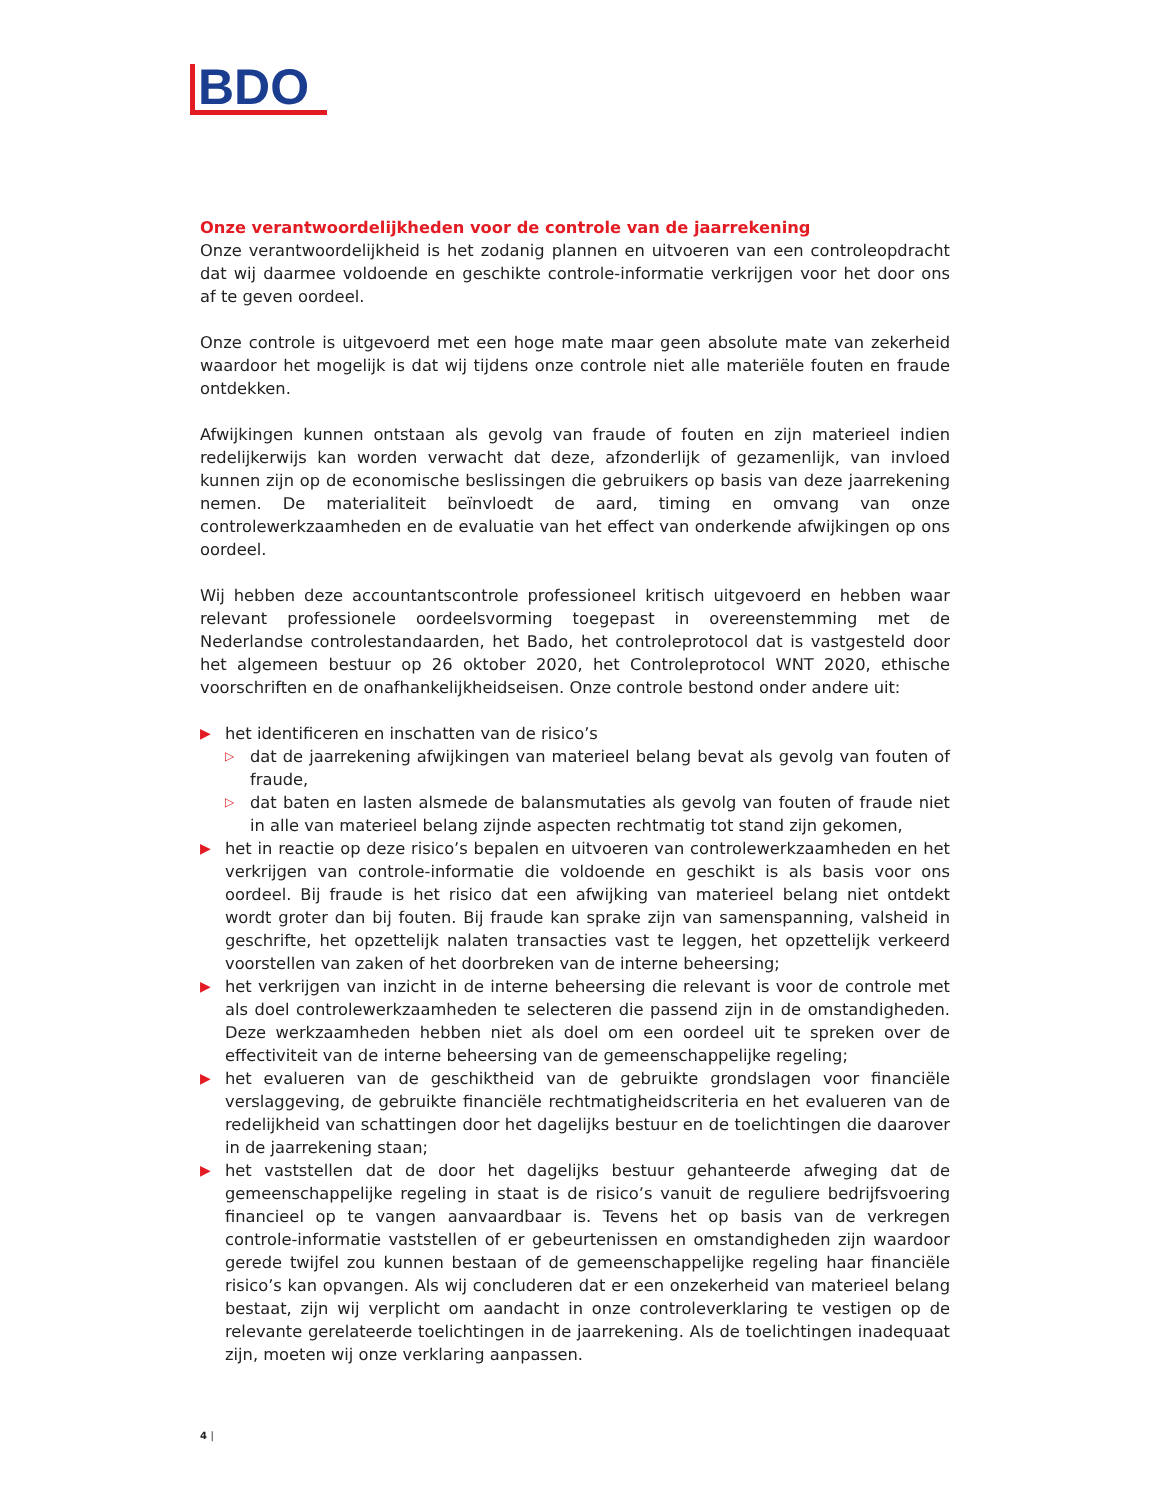BDO
Onze verantwoordelijkheden voor de controle van de jaarrekening
Onze verantwoordelijkheid is het zodanig plannen en uitvoeren van een controleopdracht dat wij daarmee voldoende en geschikte controle-informatie verkrijgen voor het door ons af te geven oordeel.
Onze controle is uitgevoerd met een hoge mate maar geen absolute mate van zekerheid waardoor het mogelijk is dat wij tijdens onze controle niet alle materiële fouten en fraude ontdekken.
Afwijkingen kunnen ontstaan als gevolg van fraude of fouten en zijn materieel indien redelijkerwijs kan worden verwacht dat deze, afzonderlijk of gezamenlijk, van invloed kunnen zijn op de economische beslissingen die gebruikers op basis van deze jaarrekening nemen. De materialiteit beïnvloedt de aard, timing en omvang van onze controlewerkzaamheden en de evaluatie van het effect van onderkende afwijkingen op ons oordeel.
Wij hebben deze accountantscontrole professioneel kritisch uitgevoerd en hebben waar relevant professionele oordeelsvorming toegepast in overeenstemming met de Nederlandse controlestandaarden, het Bado, het controleprotocol dat is vastgesteld door het algemeen bestuur op 26 oktober 2020, het Controleprotocol WNT 2020, ethische voorschriften en de onafhankelijkheidseisen. Onze controle bestond onder andere uit:
▶ het identificeren en inschatten van de risico’s
▷ dat de jaarrekening afwijkingen van materieel belang bevat als gevolg van fouten of fraude,
▷ dat baten en lasten alsmede de balansmutaties als gevolg van fouten of fraude niet in alle van materieel belang zijnde aspecten rechtmatig tot stand zijn gekomen,
▶ het in reactie op deze risico’s bepalen en uitvoeren van controlewerkzaamheden en het verkrijgen van controle-informatie die voldoende en geschikt is als basis voor ons oordeel. Bij fraude is het risico dat een afwijking van materieel belang niet ontdekt wordt groter dan bij fouten. Bij fraude kan sprake zijn van samenspanning, valsheid in geschrifte, het opzettelijk nalaten transacties vast te leggen, het opzettelijk verkeerd voorstellen van zaken of het doorbreken van de interne beheersing;
▶ het verkrijgen van inzicht in de interne beheersing die relevant is voor de controle met als doel controlewerkzaamheden te selecteren die passend zijn in de omstandigheden. Deze werkzaamheden hebben niet als doel om een oordeel uit te spreken over de effectiviteit van de interne beheersing van de gemeenschappelijke regeling;
▶ het evalueren van de geschiktheid van de gebruikte grondslagen voor financiële verslaggeving, de gebruikte financiële rechtmatigheidscriteria en het evalueren van de redelijkheid van schattingen door het dagelijks bestuur en de toelichtingen die daarover in de jaarrekening staan;
▶ het vaststellen dat de door het dagelijks bestuur gehanteerde afweging dat de gemeenschappelijke regeling in staat is de risico’s vanuit de reguliere bedrijfsvoering financieel op te vangen aanvaardbaar is. Tevens het op basis van de verkregen controle-informatie vaststellen of er gebeurtenissen en omstandigheden zijn waardoor gerede twijfel zou kunnen bestaan of de gemeenschappelijke regeling haar financiële risico’s kan opvangen. Als wij concluderen dat er een onzekerheid van materieel belang bestaat, zijn wij verplicht om aandacht in onze controleverklaring te vestigen op de relevante gerelateerde toelichtingen in de jaarrekening. Als de toelichtingen inadequaat zijn, moeten wij onze verklaring aanpassen.
4 |